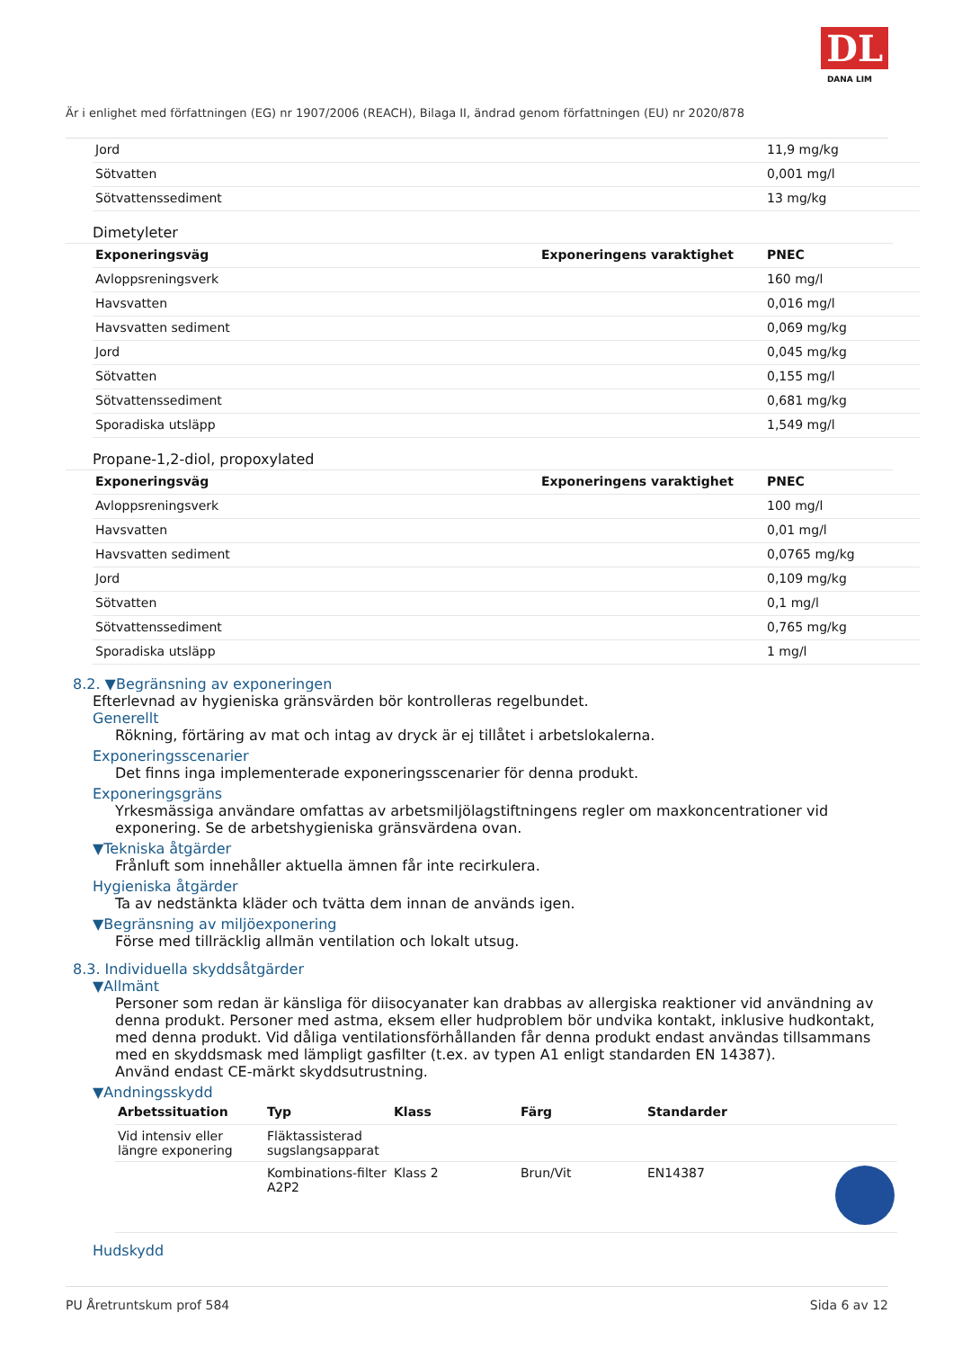DL
DANA LIM
Är i enlighet med författningen (EG) nr 1907/2006 (REACH), Bilaga II, ändrad genom författningen (EU) nr 2020/878
| Jord | | 11,9 mg/kg |
| Sötvatten | | 0,001 mg/l |
| Sötvattenssediment | | 13 mg/kg |
Dimetyleter
| Exponeringsväg | Exponeringens varaktighet | PNEC |
| --- | --- | --- |
| Avloppsreningsverk | | 160 mg/l |
| Havsvatten | | 0,016 mg/l |
| Havsvatten sediment | | 0,069 mg/kg |
| Jord | | 0,045 mg/kg |
| Sötvatten | | 0,155 mg/l |
| Sötvattenssediment | | 0,681 mg/kg |
| Sporadiska utsläpp | | 1,549 mg/l |
Propane-1,2-diol, propoxylated
| Exponeringsväg | Exponeringens varaktighet | PNEC |
| --- | --- | --- |
| Avloppsreningsverk | | 100 mg/l |
| Havsvatten | | 0,01 mg/l |
| Havsvatten sediment | | 0,0765 mg/kg |
| Jord | | 0,109 mg/kg |
| Sötvatten | | 0,1 mg/l |
| Sötvattenssediment | | 0,765 mg/kg |
| Sporadiska utsläpp | | 1 mg/l |
8.2. ▼Begränsning av exponeringen
Efterlevnad av hygieniska gränsvärden bör kontrolleras regelbundet.
Generellt
Rökning, förtäring av mat och intag av dryck är ej tillåtet i arbetslokalerna.
Exponeringsscenarier
Det finns inga implementerade exponeringsscenarier för denna produkt.
Exponeringsgräns
Yrkesmässiga användare omfattas av arbetsmiljölagstiftningens regler om maxkoncentrationer vid exponering. Se de arbetshygieniska gränsvärdena ovan.
▼Tekniska åtgärder
Frånluft som innehåller aktuella ämnen får inte recirkulera.
Hygieniska åtgärder
Ta av nedstänkta kläder och tvätta dem innan de används igen.
▼Begränsning av miljöexponering
Förse med tillräcklig allmän ventilation och lokalt utsug.
8.3. Individuella skyddsåtgärder
▼Allmänt
Personer som redan är känsliga för diisocyanater kan drabbas av allergiska reaktioner vid användning av denna produkt. Personer med astma, eksem eller hudproblem bör undvika kontakt, inklusive hudkontakt, med denna produkt. Vid dåliga ventilationsförhållanden får denna produkt endast användas tillsammans med en skyddsmask med lämpligt gasfilter (t.ex. av typen A1 enligt standarden EN 14387).
Använd endast CE-märkt skyddsutrustning.
▼Andningsskydd
| Arbetssituation | Typ | Klass | Färg | Standarder | |
| --- | --- | --- | --- | --- | --- |
| Vid intensiv eller längre exponering | Fläktassisterad sugslangsapparat | | | | |
| | Kombinations-filter A2P2 | Klass 2 | Brun/Vit | EN14387 | |
Hudskydd
PU Åretruntskum prof 584 Sida 6 av 12